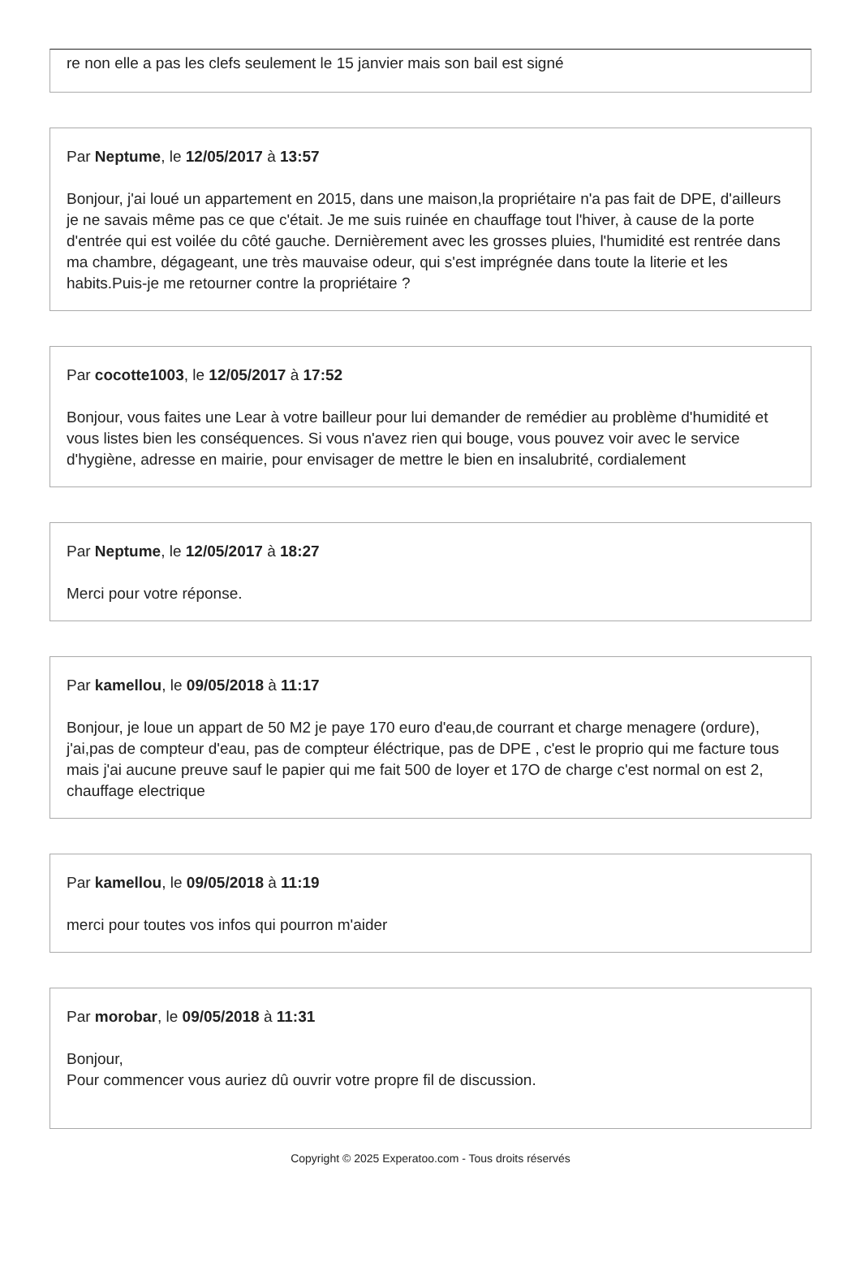re non elle a pas les clefs seulement le 15 janvier mais son bail est signé
Par Neptume, le 12/05/2017 à 13:57
Bonjour, j'ai loué un appartement en 2015, dans une maison,la propriétaire n'a pas fait de DPE, d'ailleurs je ne savais même pas ce que c'était. Je me suis ruinée en chauffage tout l'hiver, à cause de la porte d'entrée qui est voilée du côté gauche. Dernièrement avec les grosses pluies, l'humidité est rentrée dans ma chambre, dégageant, une très mauvaise odeur, qui s'est imprégnée dans toute la literie et les habits.Puis-je me retourner contre la propriétaire ?
Par cocotte1003, le 12/05/2017 à 17:52
Bonjour, vous faites une Lear à votre bailleur pour lui demander de remédier au problème d'humidité et vous listes bien les conséquences. Si vous n'avez rien qui bouge, vous pouvez voir avec le service d'hygiène, adresse en mairie, pour envisager de mettre le bien en insalubrité, cordialement
Par Neptume, le 12/05/2017 à 18:27
Merci pour votre réponse.
Par kamellou, le 09/05/2018 à 11:17
Bonjour, je loue un appart de 50 M2 je paye 170 euro d'eau,de courrant et charge menagere (ordure), j'ai,pas de compteur d'eau, pas de compteur éléctrique, pas de DPE , c'est le proprio qui me facture tous mais j'ai aucune preuve sauf le papier qui me fait 500 de loyer et 17O de charge c'est normal on est 2, chauffage electrique
Par kamellou, le 09/05/2018 à 11:19
merci pour toutes vos infos qui pourron m'aider
Par morobar, le 09/05/2018 à 11:31
Bonjour,
Pour commencer vous auriez dû ouvrir votre propre fil de discussion.
Copyright © 2025 Experatoo.com - Tous droits réservés